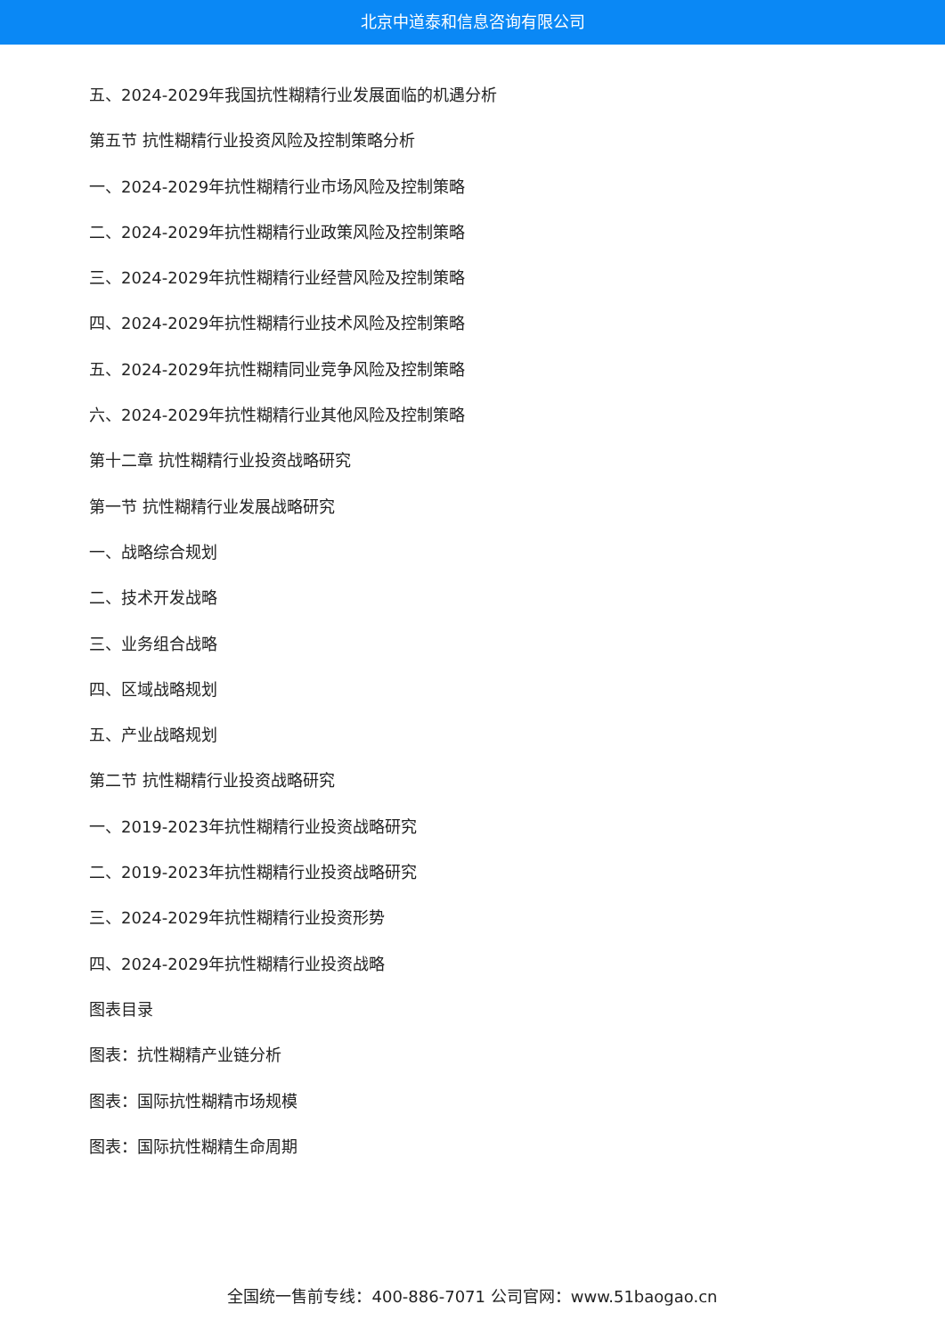北京中道泰和信息咨询有限公司
五、2024-2029年我国抗性糊精行业发展面临的机遇分析
第五节 抗性糊精行业投资风险及控制策略分析
一、2024-2029年抗性糊精行业市场风险及控制策略
二、2024-2029年抗性糊精行业政策风险及控制策略
三、2024-2029年抗性糊精行业经营风险及控制策略
四、2024-2029年抗性糊精行业技术风险及控制策略
五、2024-2029年抗性糊精同业竞争风险及控制策略
六、2024-2029年抗性糊精行业其他风险及控制策略
第十二章 抗性糊精行业投资战略研究
第一节 抗性糊精行业发展战略研究
一、战略综合规划
二、技术开发战略
三、业务组合战略
四、区域战略规划
五、产业战略规划
第二节 抗性糊精行业投资战略研究
一、2019-2023年抗性糊精行业投资战略研究
二、2019-2023年抗性糊精行业投资战略研究
三、2024-2029年抗性糊精行业投资形势
四、2024-2029年抗性糊精行业投资战略
图表目录
图表：抗性糊精产业链分析
图表：国际抗性糊精市场规模
图表：国际抗性糊精生命周期
全国统一售前专线：400-886-7071 公司官网：www.51baogao.cn